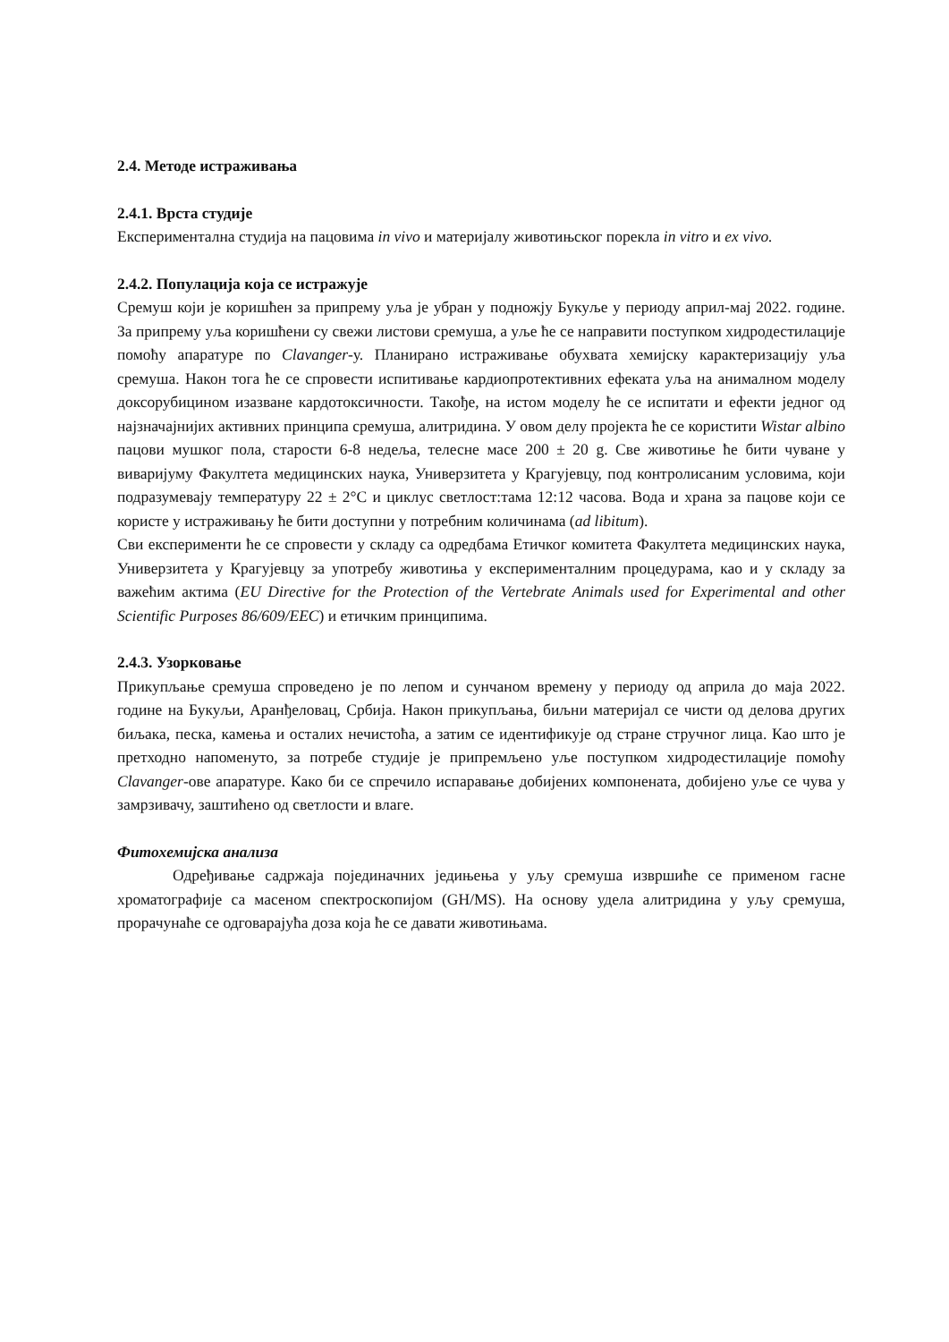2.4. Методе истраживања
2.4.1. Врста студије
Експериментална студија на пацовима in vivo и материјалу животињског порекла in vitro и ex vivo.
2.4.2. Популација која се истражује
Сремуш који је коришћен за припрему уља је убран у подножју Букуље у периоду април-мај 2022. године. За припрему уља коришћени су свежи листови сремуша, а уље ће се направити поступком хидродестилације помоћу апаратуре по Clavanger-у. Планирано истраживање обухвата хемијску карактеризацију уља сремуша. Након тога ће се спровести испитивање кардиопротективних ефеката уља на анималном моделу доксорубицином изазване кардотоксичности. Такође, на истом моделу ће се испитати и ефекти једног од најзначајнијих активних принципа сремуша, алитридина. У овом делу пројекта ће се користити Wistar albino пацови мушког пола, старости 6-8 недеља, телесне масе 200 ± 20 g. Све животиње ће бити чуване у виваријуму Факултета медицинских наука, Универзитета у Крагујевцу, под контролисаним условима, који подразумевају температуру 22 ± 2°C и циклус светлост:тама 12:12 часова. Вода и храна за пацове који се користе у истраживању ће бити доступни у потребним количинама (ad libitum).
Сви експерименти ће се спровести у складу са одредбама Етичког комитета Факултета медицинских наука, Универзитета у Крагујевцу за употребу животиња у експерименталним процедурама, као и у складу за важећим актима (EU Directive for the Protection of the Vertebrate Animals used for Experimental and other Scientific Purposes 86/609/EEC) и етичким принципима.
2.4.3. Узорковање
Прикупљање сремуша спроведено је по лепом и сунчаном времену у периоду од априла до маја 2022. године на Букуљи, Аранђеловац, Србија. Након прикупљања, биљни материјал се чисти од делова других биљака, песка, камења и осталих нечистоћа, а затим се идентификује од стране стручног лица. Као што је претходно напоменуто, за потребе студије је припремљено уље поступком хидродестилације помоћу Clavanger-ове апаратуре. Како би се спречило испаравање добијених компонената, добијено уље се чува у замрзивачу, заштићено од светлости и влаге.
Фитохемијска анализа
Одређивање садржаја појединачних једињења у уљу сремуша извршиће се применом гасне хроматографије са масеном спектроскопијом (GH/MS). На основу удела алитридина у уљу сремуша, прорачунаће се одговарајућа доза која ће се давати животињама.